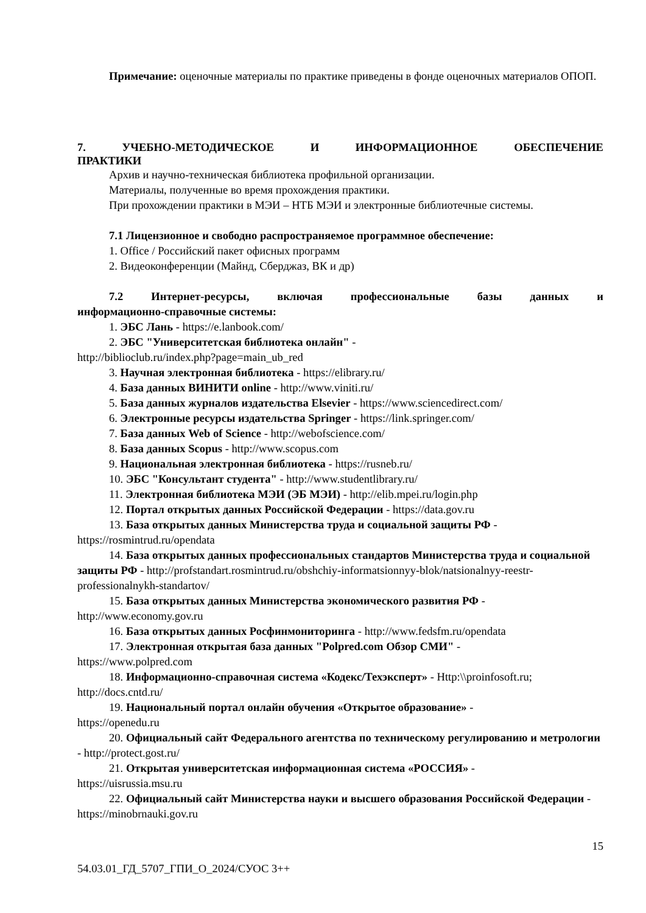Примечание: оценочные материалы по практике приведены в фонде оценочных материалов ОПОП.
7. УЧЕБНО-МЕТОДИЧЕСКОЕ И ИНФОРМАЦИОННОЕ ОБЕСПЕЧЕНИЕ
ПРАКТИКИ
Архив и научно-техническая библиотека профильной организации.
Материалы, полученные во время прохождения практики.
При прохождении практики в МЭИ – НТБ МЭИ и электронные библиотечные системы.
7.1 Лицензионное и свободно распространяемое программное обеспечение:
1. Office / Российский пакет офисных программ
2. Видеоконференции (Майнд, Сберджаз, ВК и др)
7.2 Интернет-ресурсы, включая профессиональные базы данных и
информационно-справочные системы:
1. ЭБС Лань - https://e.lanbook.com/
2. ЭБС "Университетская библиотека онлайн" -
http://biblioclub.ru/index.php?page=main_ub_red
3. Научная электронная библиотека - https://elibrary.ru/
4. База данных ВИНИТИ online - http://www.viniti.ru/
5. База данных журналов издательства Elsevier - https://www.sciencedirect.com/
6. Электронные ресурсы издательства Springer - https://link.springer.com/
7. База данных Web of Science - http://webofscience.com/
8. База данных Scopus - http://www.scopus.com
9. Национальная электронная библиотека - https://rusneb.ru/
10. ЭБС "Консультант студента" - http://www.studentlibrary.ru/
11. Электронная библиотека МЭИ (ЭБ МЭИ) - http://elib.mpei.ru/login.php
12. Портал открытых данных Российской Федерации - https://data.gov.ru
13. База открытых данных Министерства труда и социальной защиты РФ -
https://rosmintrud.ru/opendata
14. База открытых данных профессиональных стандартов Министерства труда и социальной защиты РФ - http://profstandart.rosmintrud.ru/obshchiy-informatsionnyy-blok/natsionalnyy-reestr-professionalnykh-standartov/
15. База открытых данных Министерства экономического развития РФ -
http://www.economy.gov.ru
16. База открытых данных Росфинмониторинга - http://www.fedsfm.ru/opendata
17. Электронная открытая база данных "Polpred.com Обзор СМИ" -
https://www.polpred.com
18. Информационно-справочная система «Кодекс/Техэксперт» - Http:\\proinfosoft.ru; http://docs.cntd.ru/
19. Национальный портал онлайн обучения «Открытое образование» -
https://openedu.ru
20. Официальный сайт Федерального агентства по техническому регулированию и метрологии - http://protect.gost.ru/
21. Открытая университетская информационная система «РОССИЯ» -
https://uisrussia.msu.ru
22. Официальный сайт Министерства науки и высшего образования Российской Федерации - https://minobrnauki.gov.ru
15
54.03.01_ГД_5707_ГПИ_О_2024/СУОС 3++